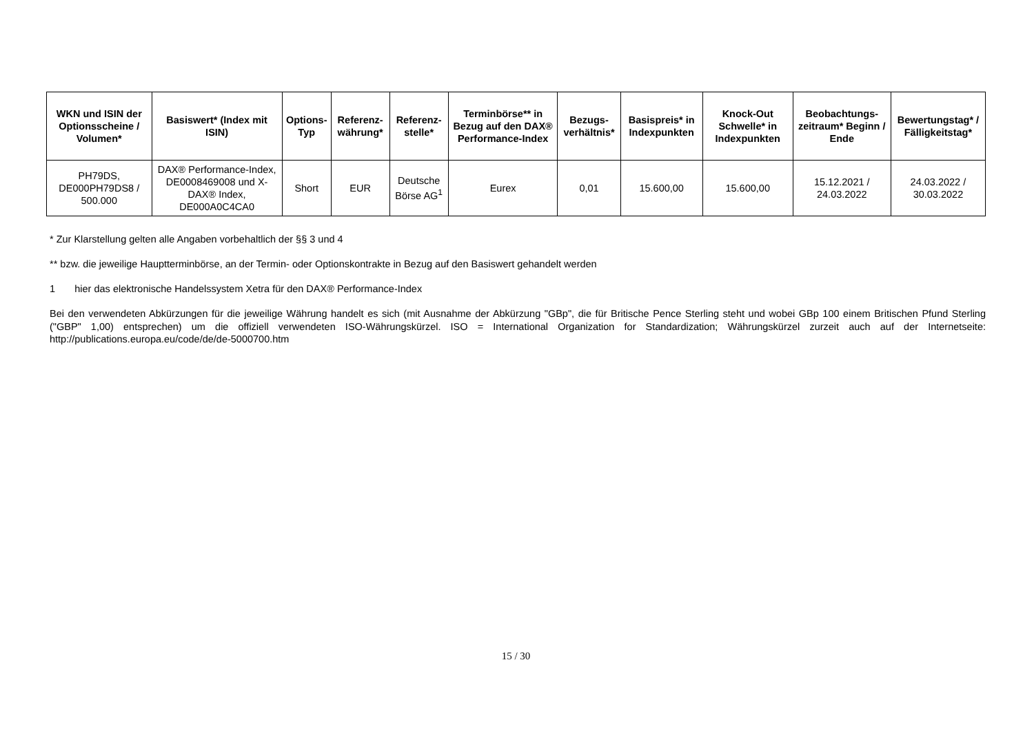| WKN und ISIN der Optionsscheine / Volumen* | Basiswert* (Index mit ISIN) | Options-Typ | Referenz-währung* | Referenz-stelle* | Terminbörse** in Bezug auf den DAX® Performance-Index | Bezugs-verhältnis* | Basispreis* in Indexpunkten | Knock-Out Schwelle* in Indexpunkten | Beobachtungs-zeitraum* Beginn / Ende | Bewertungstag* / Fälligkeitstag* |
| --- | --- | --- | --- | --- | --- | --- | --- | --- | --- | --- |
| PH79DS, DE000PH79DS8 / 500.000 | DAX® Performance-Index, DE0008469008 und X-DAX® Index, DE000A0C4CA0 | Short | EUR | Deutsche Börse AG<sup>1</sup> | Eurex | 0,01 | 15.600,00 | 15.600,00 | 15.12.2021 / 24.03.2022 | 24.03.2022 / 30.03.2022 |
* Zur Klarstellung gelten alle Angaben vorbehaltlich der §§ 3 und 4
** bzw. die jeweilige Hauptterminbörse, an der Termin- oder Optionskontrakte in Bezug auf den Basiswert gehandelt werden
1 hier das elektronische Handelssystem Xetra für den DAX® Performance-Index
Bei den verwendeten Abkürzungen für die jeweilige Währung handelt es sich (mit Ausnahme der Abkürzung "GBp", die für Britische Pence Sterling steht und wobei GBp 100 einem Britischen Pfund Sterling ("GBP" 1,00) entsprechen) um die offiziell verwendeten ISO-Währungskürzel. ISO = International Organization for Standardization; Währungskürzel zurzeit auch auf der Internetseite: http://publications.europa.eu/code/de/de-5000700.htm
15 / 30